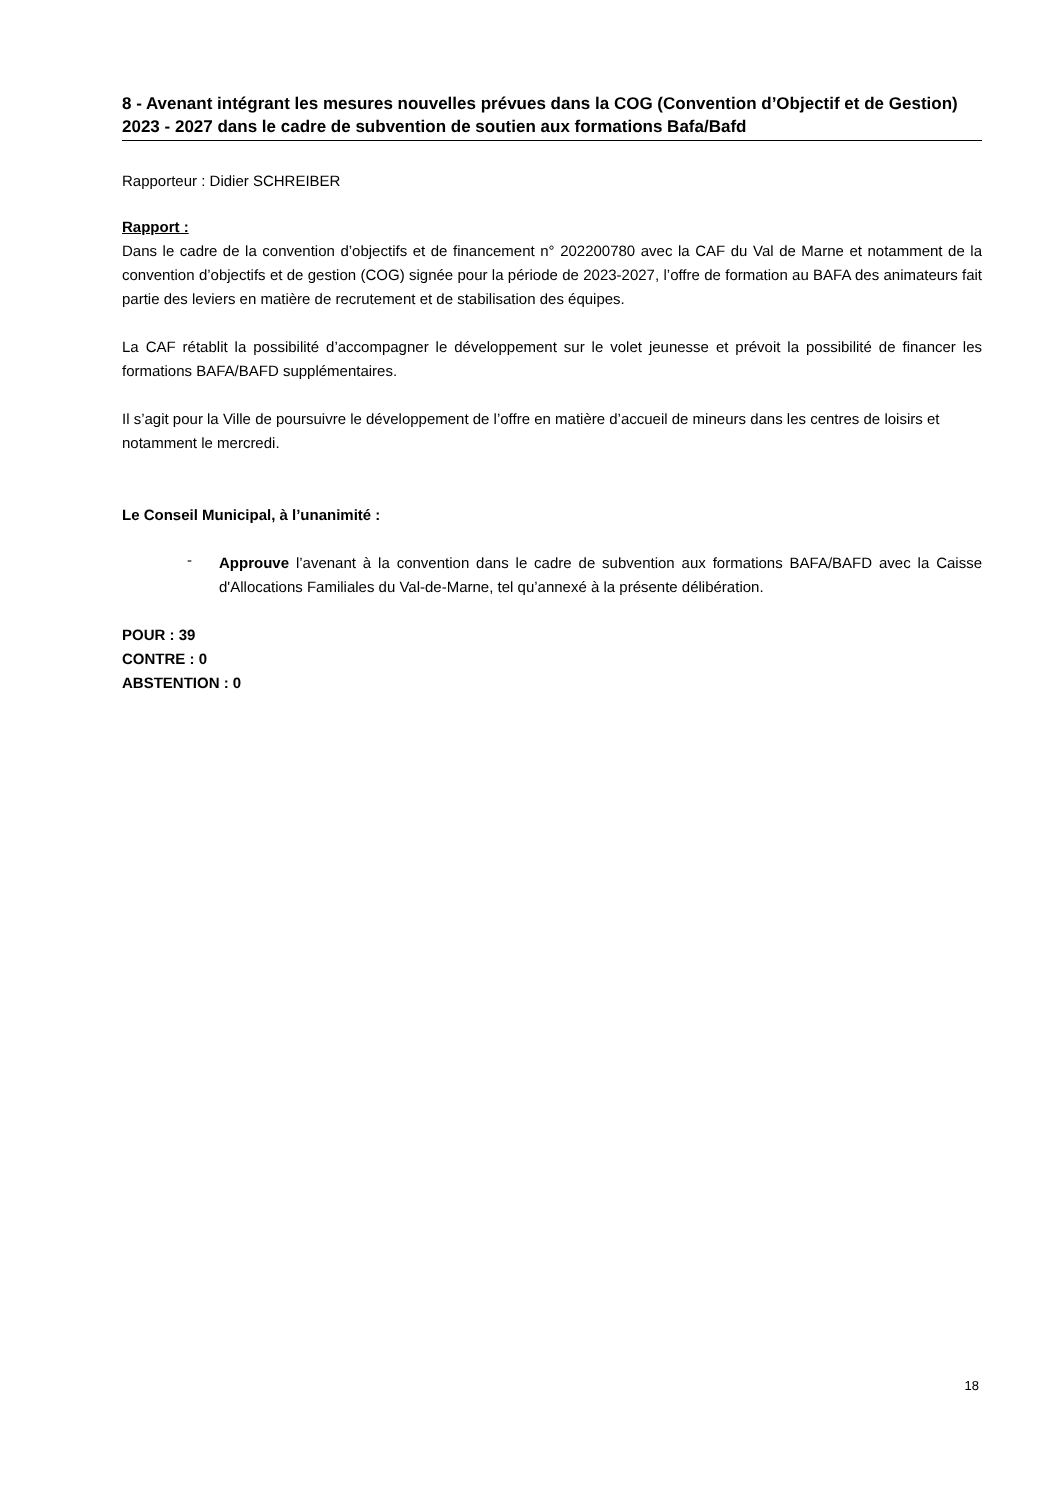8 - Avenant intégrant les mesures nouvelles prévues dans la COG (Convention d’Objectif et de Gestion) 2023 - 2027 dans le cadre de subvention de soutien aux formations Bafa/Bafd
Rapporteur : Didier SCHREIBER
Rapport :
Dans le cadre de la convention d’objectifs et de financement n° 202200780 avec la CAF du Val de Marne et notamment de la convention d’objectifs et de gestion (COG) signée pour la période de 2023-2027, l’offre de formation au BAFA des animateurs fait partie des leviers en matière de recrutement et de stabilisation des équipes.
La CAF rétablit la possibilité d’accompagner le développement sur le volet jeunesse et prévoit la possibilité de financer les formations BAFA/BAFD supplémentaires.
Il s’agit pour la Ville de poursuivre le développement de l’offre en matière d’accueil de mineurs dans les centres de loisirs et notamment le mercredi.
Le Conseil Municipal, à l’unanimité :
-
Approuve l’avenant à la convention dans le cadre de subvention aux formations BAFA/BAFD avec la Caisse d'Allocations Familiales du Val-de-Marne, tel qu’annexé à la présente délibération.
POUR : 39
CONTRE : 0
ABSTENTION : 0
18